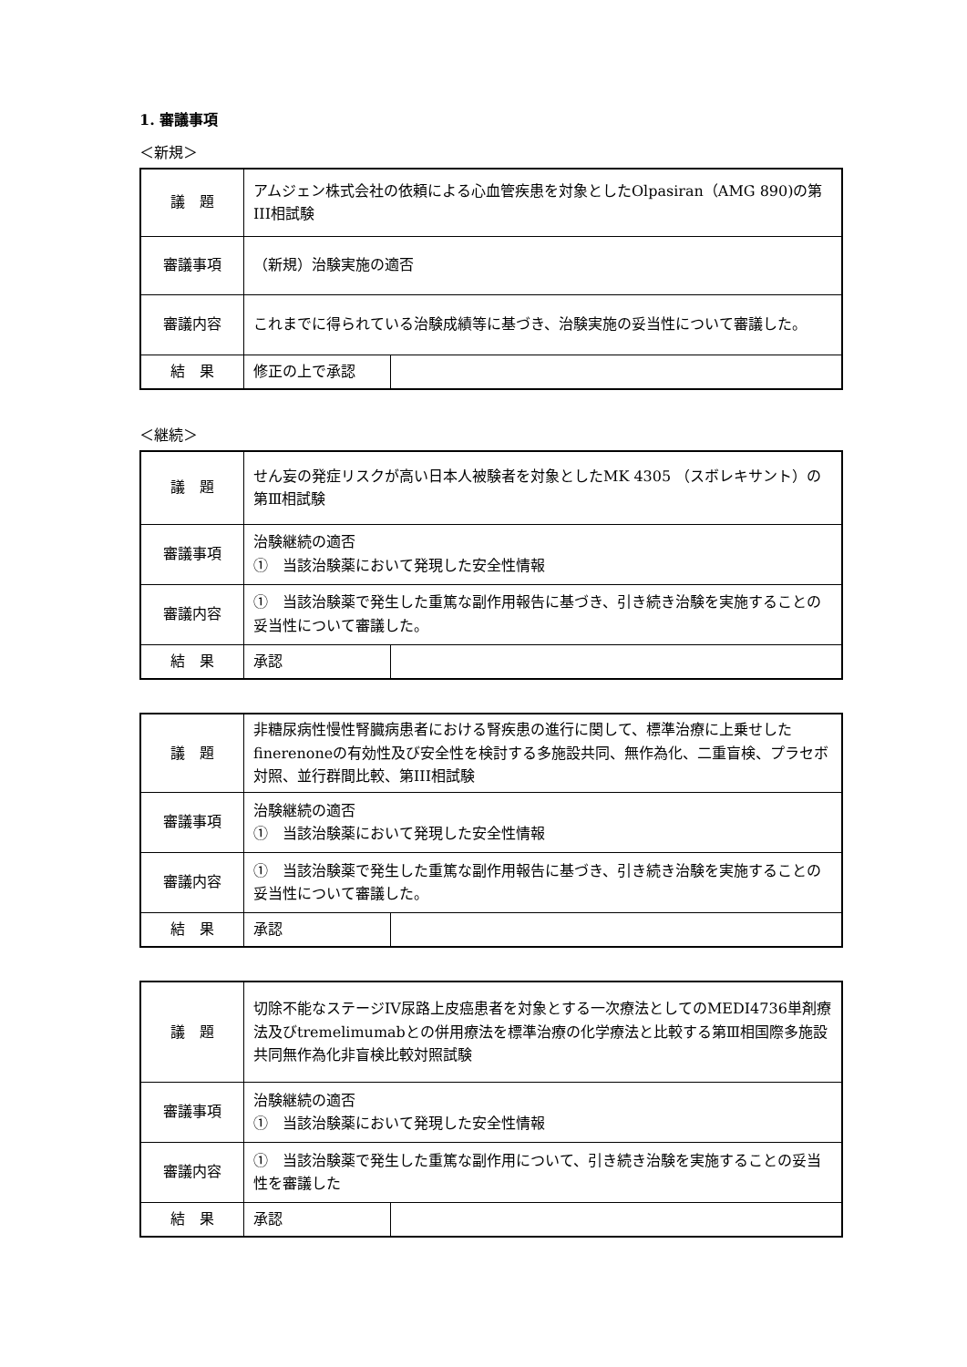1. 審議事項
＜新規＞
| 議 題 | アムジェン株式会社の依頼による心血管疾患を対象としたOlpasiran（AMG 890)の第III相試験 | |
| 審議事項 | （新規）治験実施の適否 | |
| 審議内容 | これまでに得られている治験成績等に基づき、治験実施の妥当性について審議した。 | |
| 結 果 | 修正の上で承認 | |
＜継続＞
| 議 題 | せん妄の発症リスクが高い日本人被験者を対象としたMK 4305 （スボレキサント）の第Ⅲ相試験 | |
| 審議事項 | 治験継続の適否 ① 当該治験薬において発現した安全性情報 | |
| 審議内容 | ① 当該治験薬で発生した重篤な副作用報告に基づき、引き続き治験を実施することの妥当性について審議した。 | |
| 結 果 | 承認 | |
| 議 題 | 非糖尿病性慢性腎臓病患者における腎疾患の進行に関して、標準治療に上乗せしたfinerenoneの有効性及び安全性を検討する多施設共同、無作為化、二重盲検、プラセボ対照、並行群間比較、第III相試験 | |
| 審議事項 | 治験継続の適否 ① 当該治験薬において発現した安全性情報 | |
| 審議内容 | ① 当該治験薬で発生した重篤な副作用報告に基づき、引き続き治験を実施することの妥当性について審議した。 | |
| 結 果 | 承認 | |
| 議 題 | 切除不能なステージIV尿路上皮癌患者を対象とする一次療法としてのMEDI4736単剤療法及びtremelimumabとの併用療法を標準治療の化学療法と比較する第Ⅲ相国際多施設共同無作為化非盲検比較対照試験 | |
| 審議事項 | 治験継続の適否 ① 当該治験薬において発現した安全性情報 | |
| 審議内容 | ① 当該治験薬で発生した重篤な副作用について、引き続き治験を実施することの妥当性を審議した | |
| 結 果 | 承認 | |